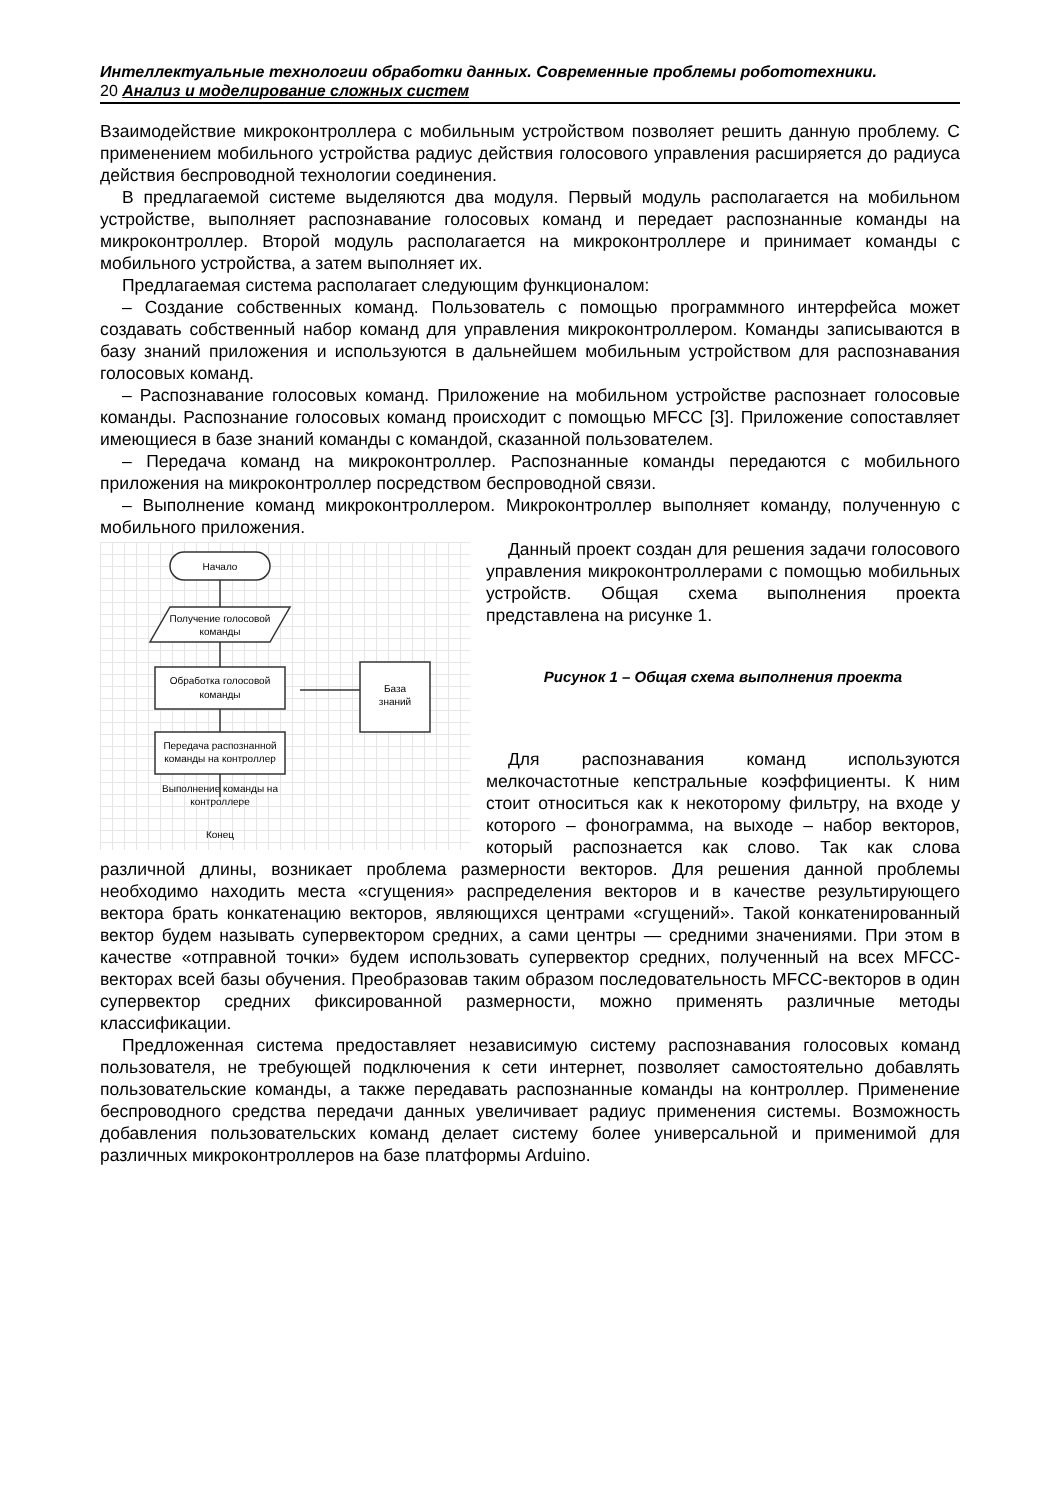Интеллектуальные технологии обработки данных. Современные проблемы робототехники.
20 Анализ и моделирование сложных систем
Взаимодействие микроконтроллера с мобильным устройством позволяет решить данную проблему. С применением мобильного устройства радиус действия голосового управления расширяется до радиуса действия беспроводной технологии соединения.
В предлагаемой системе выделяются два модуля. Первый модуль располагается на мобильном устройстве, выполняет распознавание голосовых команд и передает распознанные команды на микроконтроллер. Второй модуль располагается на микроконтроллере и принимает команды с мобильного устройства, а затем выполняет их.
Предлагаемая система располагает следующим функционалом:
– Создание собственных команд. Пользователь с помощью программного интерфейса может создавать собственный набор команд для управления микроконтроллером. Команды записываются в базу знаний приложения и используются в дальнейшем мобильным устройством для распознавания голосовых команд.
– Распознавание голосовых команд. Приложение на мобильном устройстве распознает голосовые команды. Распознание голосовых команд происходит с помощью MFCC [3]. Приложение сопоставляет имеющиеся в базе знаний команды с командой, сказанной пользователем.
– Передача команд на микроконтроллер. Распознанные команды передаются с мобильного приложения на микроконтроллер посредством беспроводной связи.
– Выполнение команд микроконтроллером. Микроконтроллер выполняет команду, полученную с мобильного приложения.
Начало
Получение голосовой
команды
Обработка голосовой
команды
База
знаний
Передача распознанной
команды на контроллер
Выполнение команды на
контроллере
Конец
Данный проект создан для решения задачи голосового управления микроконтроллерами с помощью мобильных устройств. Общая схема выполнения проекта представлена на рисунке 1.
Рисунок 1 – Общая схема выполнения проекта
Для распознавания команд используются мелкочастотные кепстральные коэффициенты. К ним стоит относиться как к некоторому фильтру, на входе у которого – фонограмма, на выходе – набор векторов, который распознается как слово. Так как слова различной длины, возникает проблема размерности векторов. Для решения данной проблемы необходимо находить места «сгущения» распределения векторов и в качестве результирующего вектора брать конкатенацию векторов, являющихся центрами «сгущений». Такой конкатенированный вектор будем называть супервектором средних, а сами центры — средними значениями. При этом в качестве «отправной точки» будем использовать супервектор средних, полученный на всех MFCC-векторах всей базы обучения. Преобразовав таким образом последовательность MFCC-векторов в один супервектор средних фиксированной размерности, можно применять различные методы классификации.
Предложенная система предоставляет независимую систему распознавания голосовых команд пользователя, не требующей подключения к сети интернет, позволяет самостоятельно добавлять пользовательские команды, а также передавать распознанные команды на контроллер. Применение беспроводного средства передачи данных увеличивает радиус применения системы. Возможность добавления пользовательских команд делает систему более универсальной и применимой для различных микроконтроллеров на базе платформы Arduino.